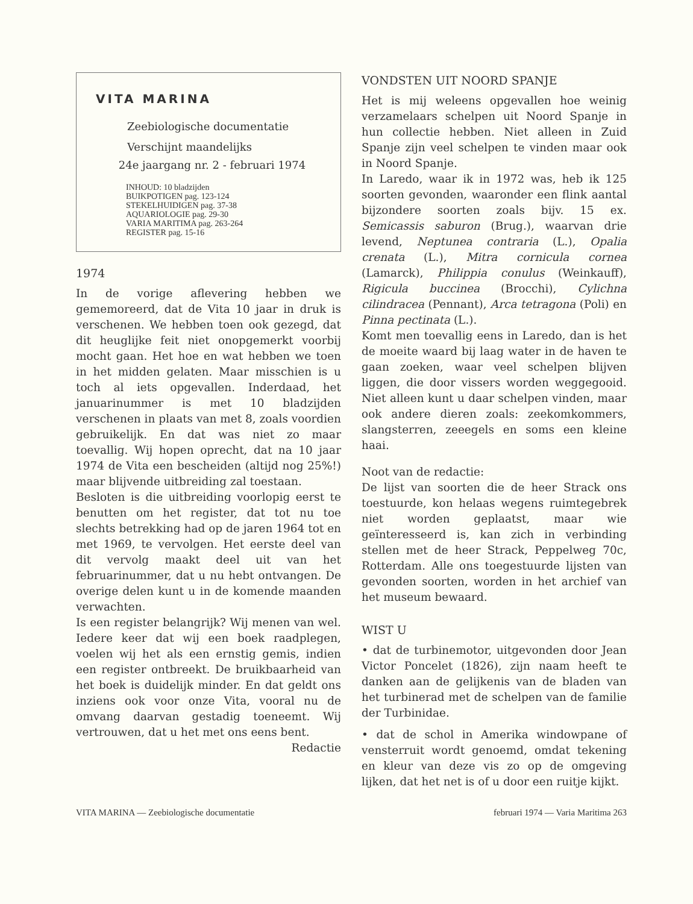VITA MARINA
Zeebiologische documentatie
Verschijnt maandelijks
24e jaargang nr. 2 - februari 1974
INHOUD: 10 bladzijden
BUIKPOTIGEN pag. 123-124
STEKELHUIDIGEN pag. 37-38
AQUARIOLOGIE pag. 29-30
VARIA MARITIMA pag. 263-264
REGISTER pag. 15-16
1974
In de vorige aflevering hebben we gememoreerd, dat de Vita 10 jaar in druk is verschenen. We hebben toen ook gezegd, dat dit heuglijke feit niet onopgemerkt voorbij mocht gaan. Het hoe en wat hebben we toen in het midden gelaten. Maar misschien is u toch al iets opgevallen. Inderdaad, het januarinummer is met 10 bladzijden verschenen in plaats van met 8, zoals voordien gebruikelijk. En dat was niet zo maar toevallig. Wij hopen oprecht, dat na 10 jaar 1974 de Vita een bescheiden (altijd nog 25%!) maar blijvende uitbreiding zal toestaan.
Besloten is die uitbreiding voorlopig eerst te benutten om het register, dat tot nu toe slechts betrekking had op de jaren 1964 tot en met 1969, te vervolgen. Het eerste deel van dit vervolg maakt deel uit van het februarinummer, dat u nu hebt ontvangen. De overige delen kunt u in de komende maanden verwachten.
Is een register belangrijk? Wij menen van wel. Iedere keer dat wij een boek raadplegen, voelen wij het als een ernstig gemis, indien een register ontbreekt. De bruikbaarheid van het boek is duidelijk minder. En dat geldt ons inziens ook voor onze Vita, vooral nu de omvang daarvan gestadig toeneemt. Wij vertrouwen, dat u het met ons eens bent.
Redactie
VONDSTEN UIT NOORD SPANJE
Het is mij weleens opgevallen hoe weinig verzamelaars schelpen uit Noord Spanje in hun collectie hebben. Niet alleen in Zuid Spanje zijn veel schelpen te vinden maar ook in Noord Spanje.
In Laredo, waar ik in 1972 was, heb ik 125 soorten gevonden, waaronder een flink aantal bijzondere soorten zoals bijv. 15 ex. Semicassis saburon (Brug.), waarvan drie levend, Neptunea contraria (L.), Opalia crenata (L.), Mitra cornicula cornea (Lamarck), Philippia conulus (Weinkauff), Rigicula buccinea (Brocchi), Cylichna cilindracea (Pennant), Arca tetragona (Poli) en Pinna pectinata (L.).
Komt men toevallig eens in Laredo, dan is het de moeite waard bij laag water in de haven te gaan zoeken, waar veel schelpen blijven liggen, die door vissers worden weggegooid. Niet alleen kunt u daar schelpen vinden, maar ook andere dieren zoals: zeekomkommers, slangsterren, zeeegels en soms een kleine haai.
Noot van de redactie:
De lijst van soorten die de heer Strack ons toestuurde, kon helaas wegens ruimtegebrek niet worden geplaatst, maar wie geïnteresseerd is, kan zich in verbinding stellen met de heer Strack, Peppelweg 70c, Rotterdam. Alle ons toegestuurde lijsten van gevonden soorten, worden in het archief van het museum bewaard.
WIST U
• dat de turbinemotor, uitgevonden door Jean Victor Poncelet (1826), zijn naam heeft te danken aan de gelijkenis van de bladen van het turbinerad met de schelpen van de familie der Turbinidae.
• dat de schol in Amerika windowpane of vensterruit wordt genoemd, omdat tekening en kleur van deze vis zo op de omgeving lijken, dat het net is of u door een ruitje kijkt.
VITA MARINA — Zeebiologische documentatie februari 1974 — Varia Maritima 263